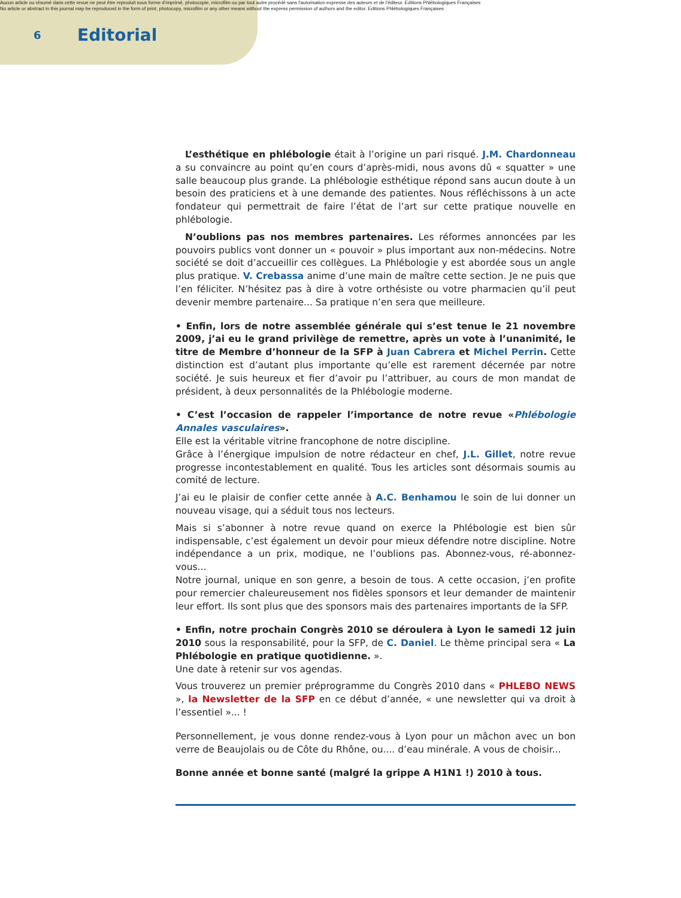Aucun article ou résumé dans cette revue ne peut être reproduit sous forme d'imprimé, photocopie, microfilm ou par tout autre procédé sans l'autorisation expresse des auteurs et de l'éditeur. Editions Phlébologiques Françaises
No article or abstract in this journal may be reproduced in the form of print, photocopy, microfilm or any other means without the express permission of authors and the editor. Editions Phlébologiques Françaises
6 Editorial
L’esthétique en phlébologie était à l’origine un pari risqué. J.M. Chardonneau a su convaincre au point qu’en cours d’après-midi, nous avons dû « squatter » une salle beaucoup plus grande. La phlébologie esthétique répond sans aucun doute à un besoin des praticiens et à une demande des patientes. Nous réfléchissons à un acte fondateur qui permettrait de faire l’état de l’art sur cette pratique nouvelle en phlébologie.
N’oublions pas nos membres partenaires. Les réformes annoncées par les pouvoirs publics vont donner un « pouvoir » plus important aux non-médecins. Notre société se doit d’accueillir ces collègues. La Phlébologie y est abordée sous un angle plus pratique. V. Crebassa anime d’une main de maître cette section. Je ne puis que l’en féliciter. N’hésitez pas à dire à votre orthésiste ou votre pharmacien qu’il peut devenir membre partenaire... Sa pratique n’en sera que meilleure.
• Enfin, lors de notre assemblée générale qui s’est tenue le 21 novembre 2009, j’ai eu le grand privilège de remettre, après un vote à l’unanimité, le titre de Membre d’honneur de la SFP à Juan Cabrera et Michel Perrin. Cette distinction est d’autant plus importante qu’elle est rarement décernée par notre société. Je suis heureux et fier d’avoir pu l’attribuer, au cours de mon mandat de président, à deux personnalités de la Phlébologie moderne.
• C’est l’occasion de rappeler l’importance de notre revue «Phlébologie Annales vasculaires».
Elle est la véritable vitrine francophone de notre discipline.
Grâce à l’énergique impulsion de notre rédacteur en chef, J.L. Gillet, notre revue progresse incontestablement en qualité. Tous les articles sont désormais soumis au comité de lecture.
J’ai eu le plaisir de confier cette année à A.C. Benhamou le soin de lui donner un nouveau visage, qui a séduit tous nos lecteurs.
Mais si s’abonner à notre revue quand on exerce la Phlébologie est bien sûr indispensable, c’est également un devoir pour mieux défendre notre discipline. Notre indépendance a un prix, modique, ne l’oublions pas. Abonnez-vous, ré-abonnez-vous...
Notre journal, unique en son genre, a besoin de tous. A cette occasion, j’en profite pour remercier chaleureusement nos fidèles sponsors et leur demander de maintenir leur effort. Ils sont plus que des sponsors mais des partenaires importants de la SFP.
• Enfin, notre prochain Congrès 2010 se déroulera à Lyon le samedi 12 juin 2010 sous la responsabilité, pour la SFP, de C. Daniel. Le thème principal sera « La Phlébologie en pratique quotidienne. ».
Une date à retenir sur vos agendas.
Vous trouverez un premier préprogramme du Congrès 2010 dans « PHLEBO NEWS », la Newsletter de la SFP en ce début d’année, « une newsletter qui va droit à l’essentiel »... !
Personnellement, je vous donne rendez-vous à Lyon pour un mâchon avec un bon verre de Beaujolais ou de Côte du Rhône, ou.... d’eau minérale. A vous de choisir...
Bonne année et bonne santé (malgré la grippe A H1N1 !) 2010 à tous.